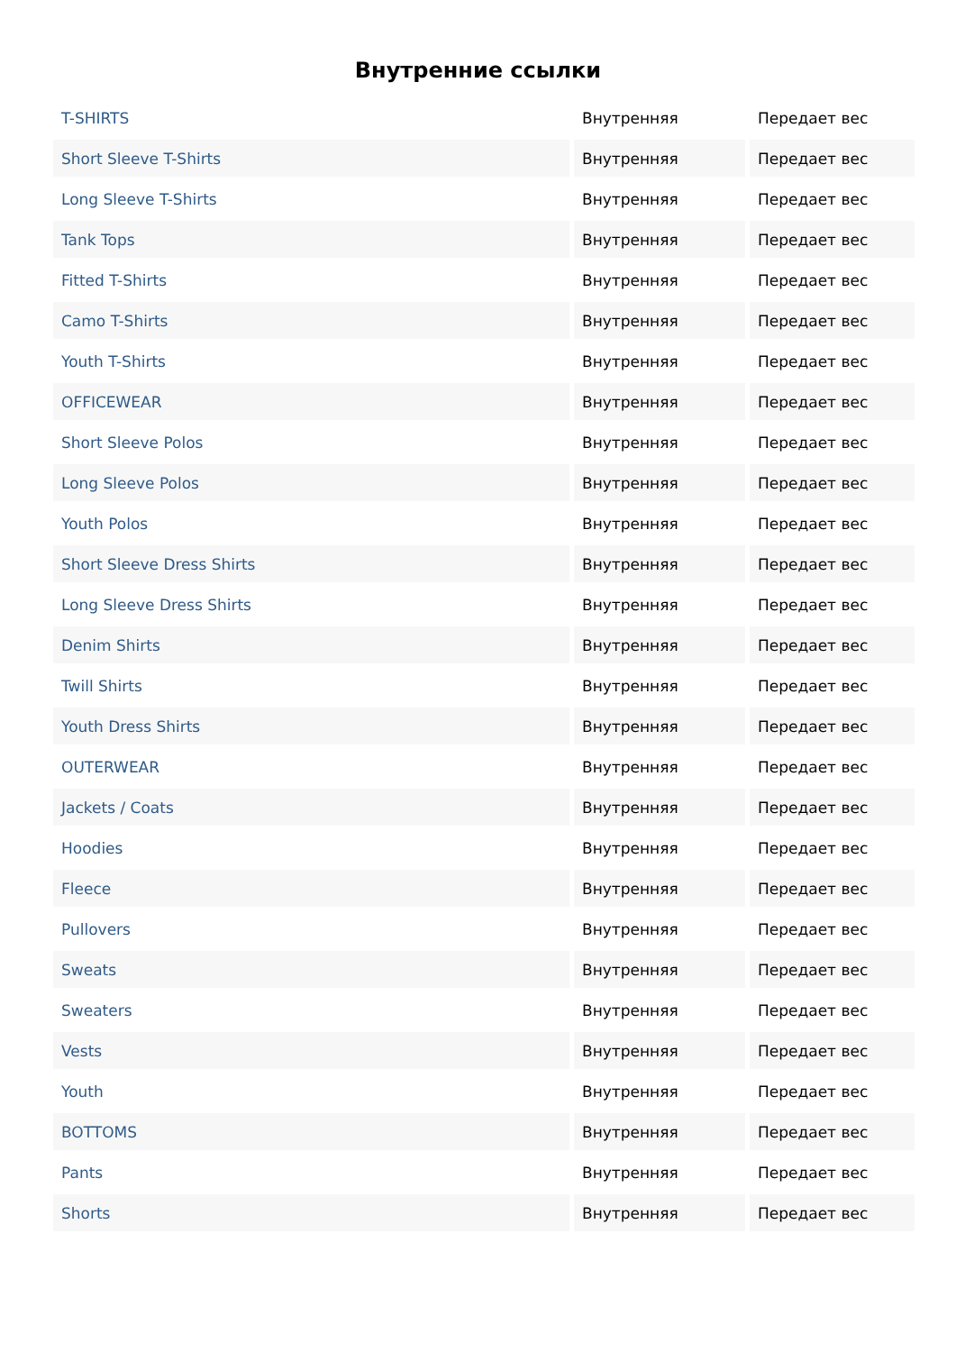Внутренние ссылки
| T-SHIRTS | Внутренняя | Передает вес |
| Short Sleeve T-Shirts | Внутренняя | Передает вес |
| Long Sleeve T-Shirts | Внутренняя | Передает вес |
| Tank Tops | Внутренняя | Передает вес |
| Fitted T-Shirts | Внутренняя | Передает вес |
| Camo T-Shirts | Внутренняя | Передает вес |
| Youth T-Shirts | Внутренняя | Передает вес |
| OFFICEWEAR | Внутренняя | Передает вес |
| Short Sleeve Polos | Внутренняя | Передает вес |
| Long Sleeve Polos | Внутренняя | Передает вес |
| Youth Polos | Внутренняя | Передает вес |
| Short Sleeve Dress Shirts | Внутренняя | Передает вес |
| Long Sleeve Dress Shirts | Внутренняя | Передает вес |
| Denim Shirts | Внутренняя | Передает вес |
| Twill Shirts | Внутренняя | Передает вес |
| Youth Dress Shirts | Внутренняя | Передает вес |
| OUTERWEAR | Внутренняя | Передает вес |
| Jackets / Coats | Внутренняя | Передает вес |
| Hoodies | Внутренняя | Передает вес |
| Fleece | Внутренняя | Передает вес |
| Pullovers | Внутренняя | Передает вес |
| Sweats | Внутренняя | Передает вес |
| Sweaters | Внутренняя | Передает вес |
| Vests | Внутренняя | Передает вес |
| Youth | Внутренняя | Передает вес |
| BOTTOMS | Внутренняя | Передает вес |
| Pants | Внутренняя | Передает вес |
| Shorts | Внутренняя | Передает вес |